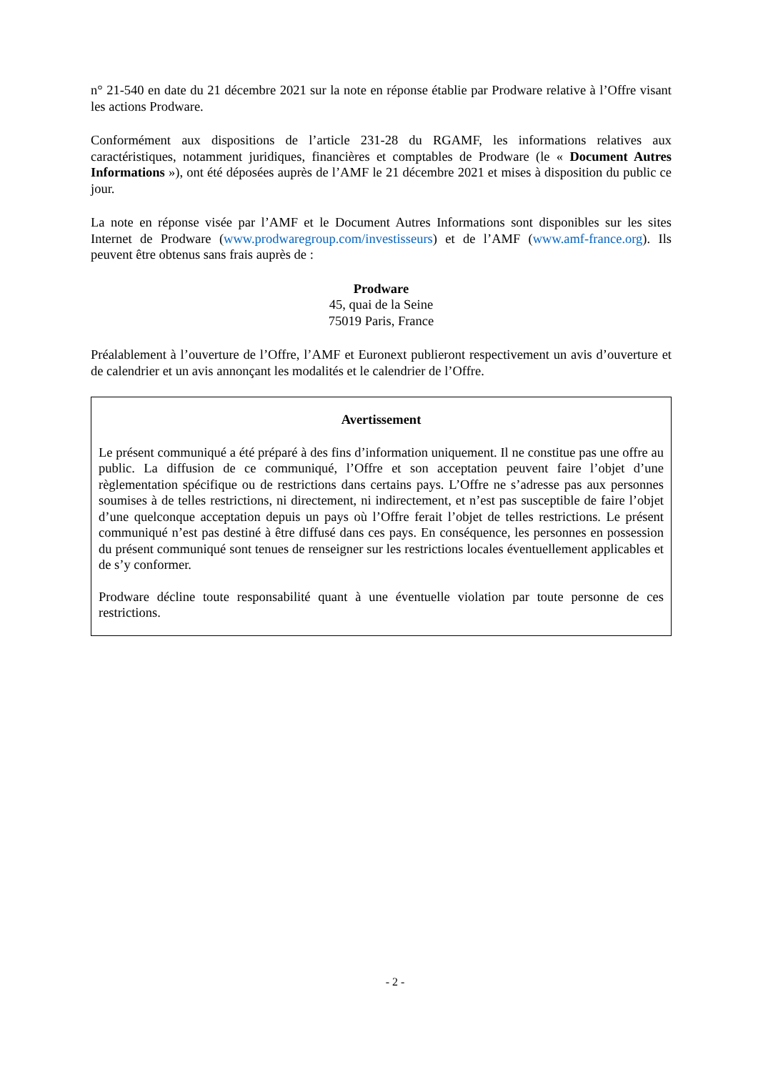n° 21-540 en date du 21 décembre 2021 sur la note en réponse établie par Prodware relative à l’Offre visant les actions Prodware.
Conformément aux dispositions de l’article 231-28 du RGAMF, les informations relatives aux caractéristiques, notamment juridiques, financières et comptables de Prodware (le « Document Autres Informations »), ont été déposées auprès de l’AMF le 21 décembre 2021 et mises à disposition du public ce jour.
La note en réponse visée par l’AMF et le Document Autres Informations sont disponibles sur les sites Internet de Prodware (www.prodwaregroup.com/investisseurs) et de l’AMF (www.amf-france.org). Ils peuvent être obtenus sans frais auprès de :
Prodware
45, quai de la Seine
75019 Paris, France
Préalablement à l’ouverture de l’Offre, l’AMF et Euronext publieront respectivement un avis d’ouverture et de calendrier et un avis annonçant les modalités et le calendrier de l’Offre.
Avertissement
Le présent communiqué a été préparé à des fins d’information uniquement. Il ne constitue pas une offre au public. La diffusion de ce communiqué, l’Offre et son acceptation peuvent faire l’objet d’une règlementation spécifique ou de restrictions dans certains pays. L’Offre ne s’adresse pas aux personnes soumises à de telles restrictions, ni directement, ni indirectement, et n’est pas susceptible de faire l’objet d’une quelconque acceptation depuis un pays où l’Offre ferait l’objet de telles restrictions. Le présent communiqué n’est pas destiné à être diffusé dans ces pays. En conséquence, les personnes en possession du présent communiqué sont tenues de renseigner sur les restrictions locales éventuellement applicables et de s’y conformer.
Prodware décline toute responsabilité quant à une éventuelle violation par toute personne de ces restrictions.
- 2 -